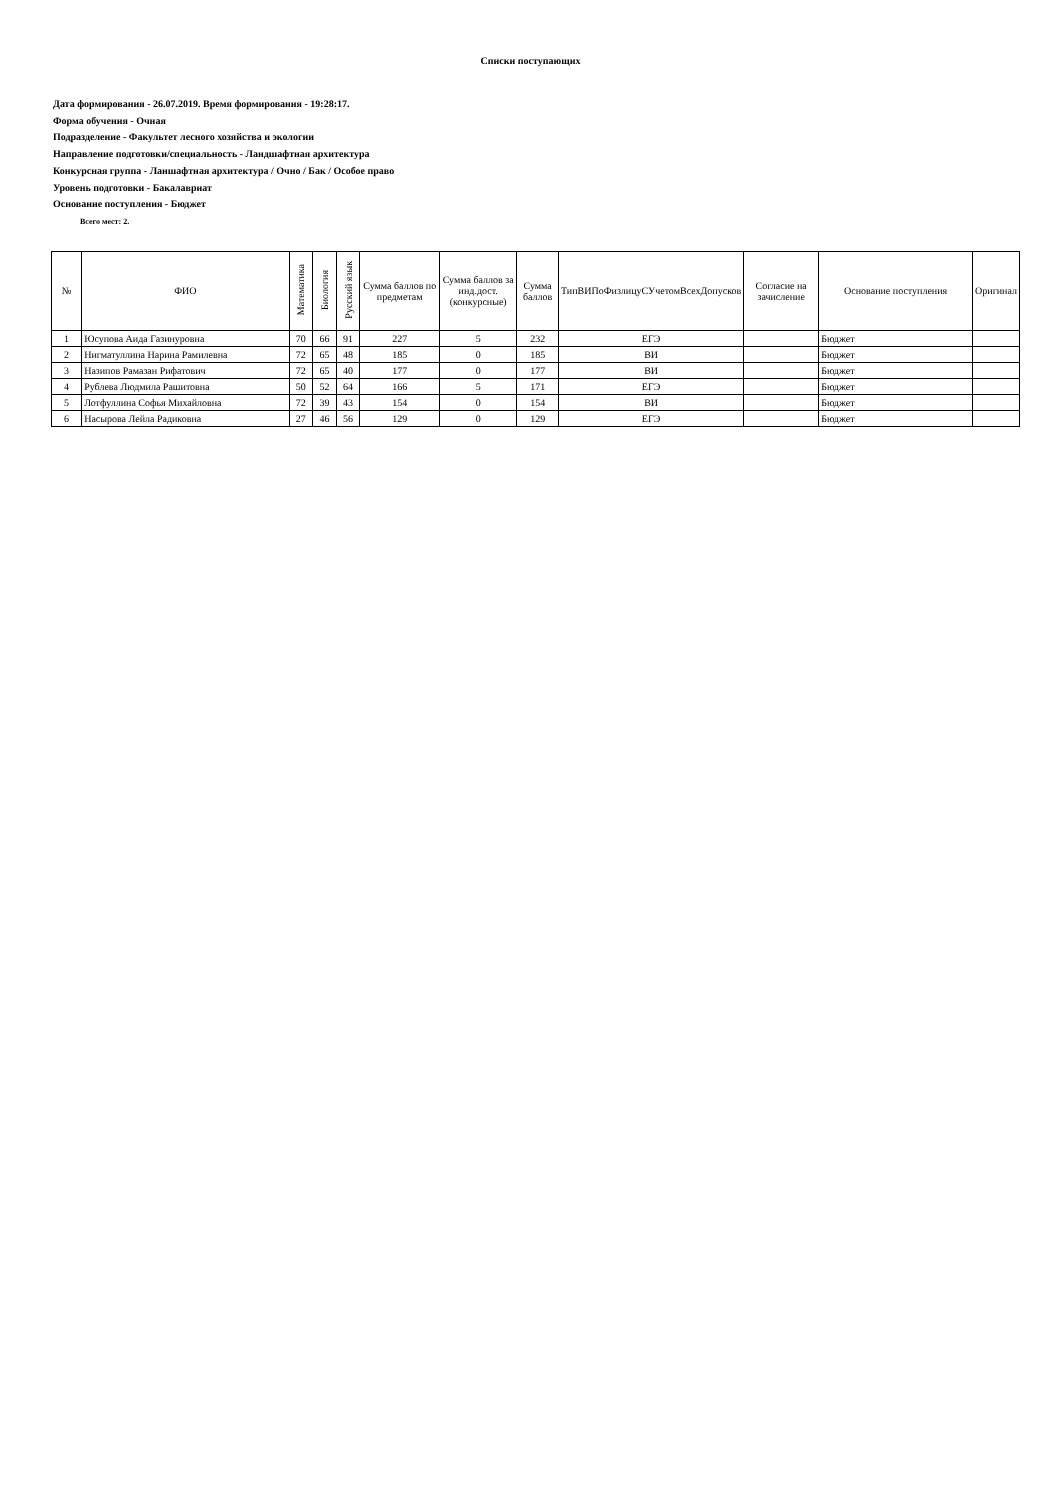Списки поступающих
Дата формирования - 26.07.2019. Время формирования - 19:28:17.
Форма обучения - Очная
Подразделение - Факультет лесного хозяйства и экологии
Направление подготовки/специальность - Ландшафтная архитектура
Конкурсная группа - Ланшафтная архитектура / Очно / Бак / Особое право
Уровень подготовки - Бакалавриат
Основание поступления - Бюджет
Всего мест: 2.
| № | ФИО | Математика | Биология | Русский язык | Сумма баллов по предметам | Сумма баллов за инд.дост.(конкурсные) | Сумма баллов | ТипВИПоФизлицуСУчетомВсехДопусков | Согласие на зачисление | Основание поступления | Оригинал |
| --- | --- | --- | --- | --- | --- | --- | --- | --- | --- | --- | --- |
| 1 | Юсупова Аида Газинуровна | 70 | 66 | 91 | 227 | 5 | 232 | ЕГЭ | | Бюджет | |
| 2 | Нигматуллина Нарина Рамилевна | 72 | 65 | 48 | 185 | 0 | 185 | ВИ | | Бюджет | |
| 3 | Назипов Рамазан Рифатович | 72 | 65 | 40 | 177 | 0 | 177 | ВИ | | Бюджет | |
| 4 | Рублева Людмила Рашитовна | 50 | 52 | 64 | 166 | 5 | 171 | ЕГЭ | | Бюджет | |
| 5 | Лотфуллина Софья Михайловна | 72 | 39 | 43 | 154 | 0 | 154 | ВИ | | Бюджет | |
| 6 | Насырова Лейла Радиковна | 27 | 46 | 56 | 129 | 0 | 129 | ЕГЭ | | Бюджет | |